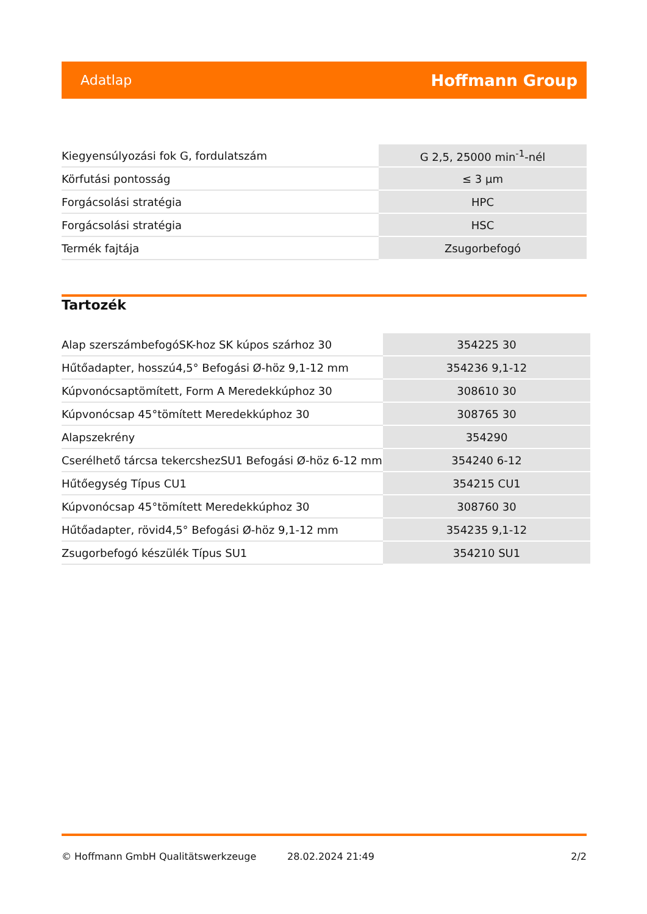Adatlap Hoffmann Group
| Kiegyensúlyozási fok G, fordulatszám | G 2,5, 25000 min<sup>-1</sup>-nél |
| Körfutási pontosság | ≤ 3 µm |
| Forgácsolási stratégia | HPC |
| Forgácsolási stratégia | HSC |
| Termék fajtája | Zsugorbefogó |
Tartozék
| Alap szerszámbefogóSK-hoz SK kúpos szárhoz 30 | 354225 30 |
| Hűtőadapter, hosszú4,5° Befogási Ø-höz 9,1-12 mm | 354236 9,1-12 |
| Kúpvonócsaptömített, Form A Meredekkúphoz 30 | 308610 30 |
| Kúpvonócsap 45°tömített Meredekkúphoz 30 | 308765 30 |
| Alapszekrény | 354290 |
| Cserélhető tárcsa tekercshezSU1 Befogási Ø-höz 6-12 mm | 354240 6-12 |
| Hűtőegység Típus CU1 | 354215 CU1 |
| Kúpvonócsap 45°tömített Meredekkúphoz 30 | 308760 30 |
| Hűtőadapter, rövid4,5° Befogási Ø-höz 9,1-12 mm | 354235 9,1-12 |
| Zsugorbefogó készülék Típus SU1 | 354210 SU1 |
© Hoffmann GmbH Qualitätswerkzeuge 28.02.2024 21:49 2/2